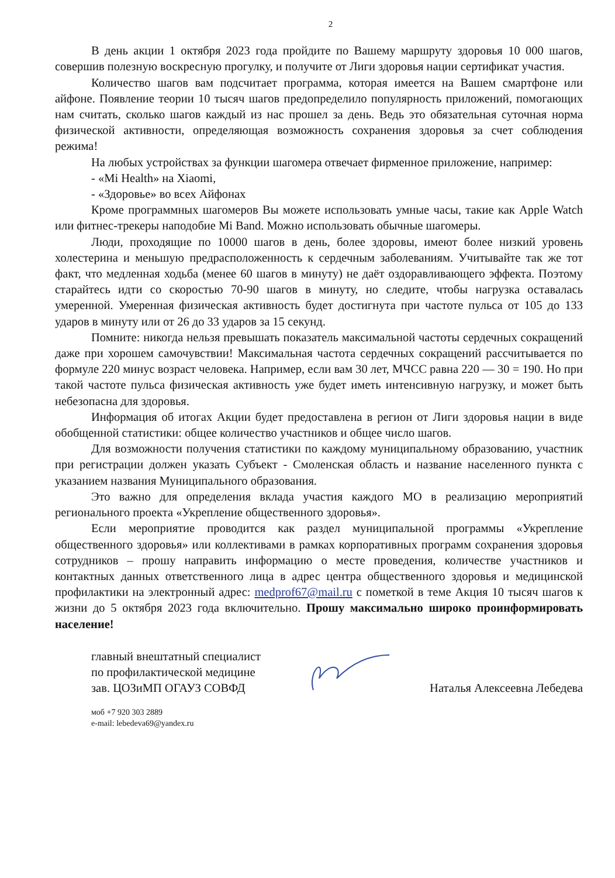2
В день акции 1 октября 2023 года пройдите по Вашему маршруту здоровья 10 000 шагов, совершив полезную воскресную прогулку, и получите от Лиги здоровья нации сертификат участия.
Количество шагов вам подсчитает программа, которая имеется на Вашем смартфоне или айфоне. Появление теории 10 тысяч шагов предопределило популярность приложений, помогающих нам считать, сколько шагов каждый из нас прошел за день. Ведь это обязательная суточная норма физической активности, определяющая возможность сохранения здоровья за счет соблюдения режима!
На любых устройствах за функции шагомера отвечает фирменное приложение, например:
- «Mi Health» на Xiaomi,
- «Здоровье» во всех Айфонах
Кроме программных шагомеров Вы можете использовать умные часы, такие как Apple Watch или фитнес-трекеры наподобие Mi Band. Можно использовать обычные шагомеры.
Люди, проходящие по 10000 шагов в день, более здоровы, имеют более низкий уровень холестерина и меньшую предрасположенность к сердечным заболеваниям. Учитывайте так же тот факт, что медленная ходьба (менее 60 шагов в минуту) не даёт оздоравливающего эффекта. Поэтому старайтесь идти со скоростью 70-90 шагов в минуту, но следите, чтобы нагрузка оставалась умеренной. Умеренная физическая активность будет достигнута при частоте пульса от 105 до 133 ударов в минуту или от 26 до 33 ударов за 15 секунд.
Помните: никогда нельзя превышать показатель максимальной частоты сердечных сокращений даже при хорошем самочувствии! Максимальная частота сердечных сокращений рассчитывается по формуле 220 минус возраст человека. Например, если вам 30 лет, МЧСС равна 220 — 30 = 190. Но при такой частоте пульса физическая активность уже будет иметь интенсивную нагрузку, и может быть небезопасна для здоровья.
Информация об итогах Акции будет предоставлена в регион от Лиги здоровья нации в виде обобщенной статистики: общее количество участников и общее число шагов.
Для возможности получения статистики по каждому муниципальному образованию, участник при регистрации должен указать Субъект - Смоленская область и название населенного пункта с указанием названия Муниципального образования.
Это важно для определения вклада участия каждого МО в реализацию мероприятий регионального проекта «Укрепление общественного здоровья».
Если мероприятие проводится как раздел муниципальной программы «Укрепление общественного здоровья» или коллективами в рамках корпоративных программ сохранения здоровья сотрудников – прошу направить информацию о месте проведения, количестве участников и контактных данных ответственного лица в адрес центра общественного здоровья и медицинской профилактики на электронный адрес: medprof67@mail.ru с пометкой в теме Акция 10 тысяч шагов к жизни до 5 октября 2023 года включительно. Прошу максимально широко проинформировать население!
главный внештатный специалист
по профилактической медицине
зав. ЦОЗиМП ОГАУЗ СОВФД
Наталья Алексеевна Лебедева
моб +7 920 303 2889
e-mail: lebedeva69@yandex.ru